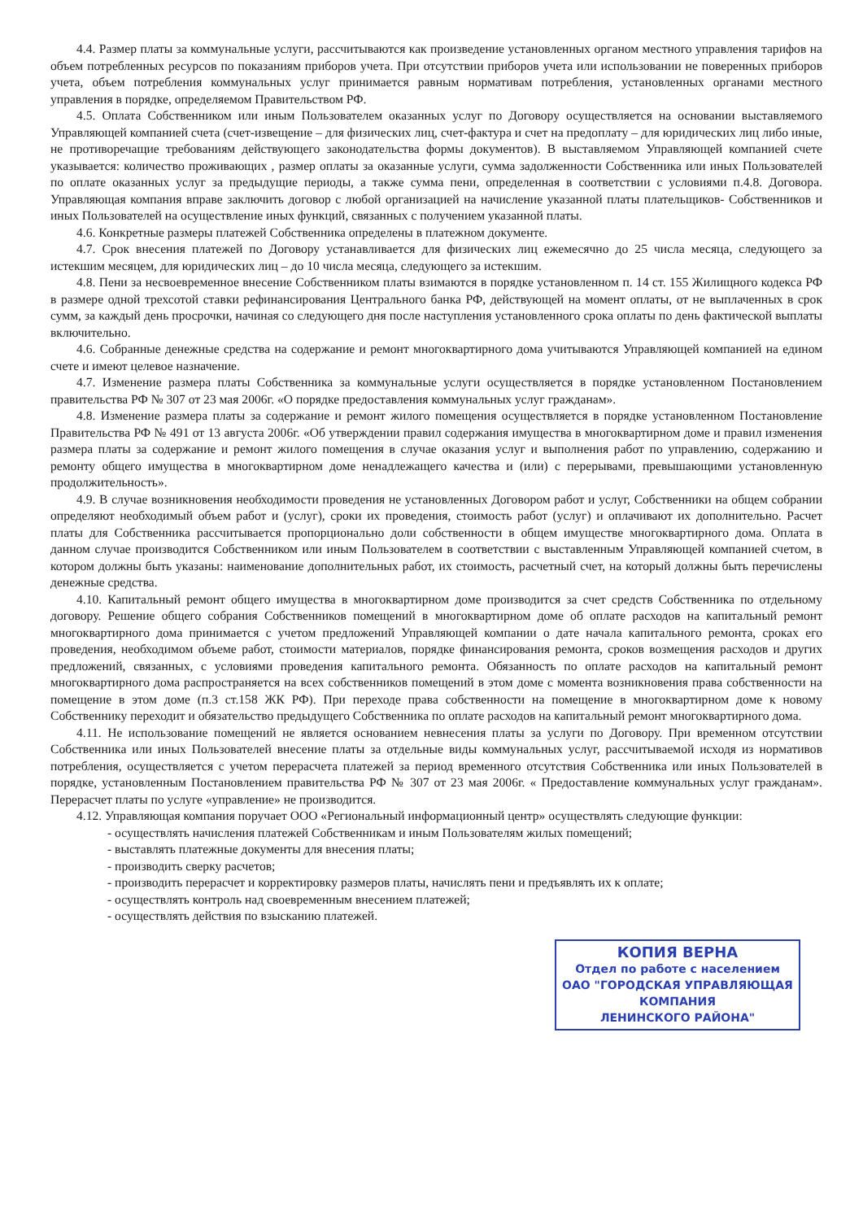4.4. Размер платы за коммунальные услуги, рассчитываются как произведение установленных органом местного управления тарифов на объем потребленных ресурсов по показаниям приборов учета. При отсутствии приборов учета или использовании не поверенных приборов учета, объем потребления коммунальных услуг принимается равным нормативам потребления, установленных органами местного управления в порядке, определяемом Правительством РФ.
4.5. Оплата Собственником или иным Пользователем оказанных услуг по Договору осуществляется на основании выставляемого Управляющей компанией счета (счет-извещение – для физических лиц, счет-фактура и счет на предоплату – для юридических лиц либо иные, не противоречащие требованиям действующего законодательства формы документов). В выставляемом Управляющей компанией счете указывается: количество проживающих , размер оплаты за оказанные услуги, сумма задолженности Собственника или иных Пользователей по оплате оказанных услуг за предыдущие периоды, а также сумма пени, определенная в соответствии с условиями п.4.8. Договора. Управляющая компания вправе заключить договор с любой организацией на начисление указанной платы плательщиков- Собственников и иных Пользователей на осуществление иных функций, связанных с получением указанной платы.
4.6. Конкретные размеры платежей Собственника определены в платежном документе.
4.7. Срок внесения платежей по Договору устанавливается для физических лиц ежемесячно до 25 числа месяца, следующего за истекшим месяцем, для юридических лиц – до 10 числа месяца, следующего за истекшим.
4.8. Пени за несвоевременное внесение Собственником платы взимаются в порядке установленном п. 14 ст. 155 Жилищного кодекса РФ в размере одной трехсотой ставки рефинансирования Центрального банка РФ, действующей на момент оплаты, от не выплаченных в срок сумм, за каждый день просрочки, начиная со следующего дня после наступления установленного срока оплаты по день фактической выплаты включительно.
4.6. Собранные денежные средства на содержание и ремонт многоквартирного дома учитываются Управляющей компанией на едином счете и имеют целевое назначение.
4.7. Изменение размера платы Собственника за коммунальные услуги осуществляется в порядке установленном Постановлением правительства РФ № 307 от 23 мая 2006г. «О порядке предоставления коммунальных услуг гражданам».
4.8. Изменение размера платы за содержание и ремонт жилого помещения осуществляется в порядке установленном Постановление Правительства РФ № 491 от 13 августа 2006г. «Об утверждении правил содержания имущества в многоквартирном доме и правил изменения размера платы за содержание и ремонт жилого помещения в случае оказания услуг и выполнения работ по управлению, содержанию и ремонту общего имущества в многоквартирном доме ненадлежащего качества и (или) с перерывами, превышающими установленную продолжительность».
4.9. В случае возникновения необходимости проведения не установленных Договором работ и услуг, Собственники на общем собрании определяют необходимый объем работ и (услуг), сроки их проведения, стоимость работ (услуг) и оплачивают их дополнительно. Расчет платы для Собственника рассчитывается пропорционально доли собственности в общем имуществе многоквартирного дома. Оплата в данном случае производится Собственником или иным Пользователем в соответствии с выставленным Управляющей компанией счетом, в котором должны быть указаны: наименование дополнительных работ, их стоимость, расчетный счет, на который должны быть перечислены денежные средства.
4.10. Капитальный ремонт общего имущества в многоквартирном доме производится за счет средств Собственника по отдельному договору. Решение общего собрания Собственников помещений в многоквартирном доме об оплате расходов на капитальный ремонт многоквартирного дома принимается с учетом предложений Управляющей компании о дате начала капитального ремонта, сроках его проведения, необходимом объеме работ, стоимости материалов, порядке финансирования ремонта, сроков возмещения расходов и других предложений, связанных, с условиями проведения капитального ремонта. Обязанность по оплате расходов на капитальный ремонт многоквартирного дома распространяется на всех собственников помещений в этом доме с момента возникновения права собственности на помещение в этом доме (п.3 ст.158 ЖК РФ). При переходе права собственности на помещение в многоквартирном доме к новому Собственнику переходит и обязательство предыдущего Собственника по оплате расходов на капитальный ремонт многоквартирного дома.
4.11. Не использование помещений не является основанием невнесения платы за услуги по Договору. При временном отсутствии Собственника или иных Пользователей внесение платы за отдельные виды коммунальных услуг, рассчитываемой исходя из нормативов потребления, осуществляется с учетом перерасчета платежей за период временного отсутствия Собственника или иных Пользователей в порядке, установленным Постановлением правительства РФ № 307 от 23 мая 2006г. « Предоставление коммунальных услуг гражданам». Перерасчет платы по услуге «управление» не производится.
4.12. Управляющая компания поручает ООО «Региональный информационный центр» осуществлять следующие функции:
- осуществлять начисления платежей Собственникам и иным Пользователям жилых помещений;
- выставлять платежные документы для внесения платы;
- производить сверку расчетов;
- производить перерасчет и корректировку размеров платы, начислять пени и предъявлять их к оплате;
- осуществлять контроль над своевременным внесением платежей;
- осуществлять действия по взысканию платежей.
КОПИЯ ВЕРНА
Отдел по работе с населением
ОАО "ГОРОДСКАЯ УПРАВЛЯЮЩАЯ
КОМПАНИЯ
ЛЕНИНСКОГО РАЙОНА"